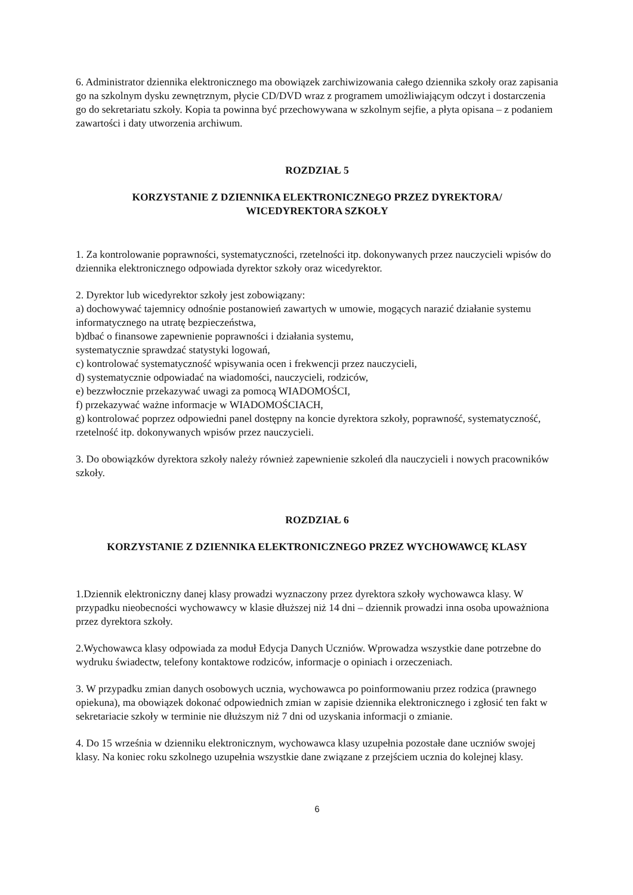6. Administrator dziennika elektronicznego ma obowiązek zarchiwizowania całego dziennika szkoły oraz zapisania go na szkolnym dysku zewnętrznym, płycie CD/DVD wraz z programem umożliwiającym odczyt i dostarczenia go do sekretariatu szkoły. Kopia ta powinna być przechowywana w szkolnym sejfie, a płyta opisana – z podaniem zawartości i daty utworzenia archiwum.
ROZDZIAŁ 5
KORZYSTANIE Z DZIENNIKA ELEKTRONICZNEGO PRZEZ DYREKTORA/
WICEDYREKTORA SZKOŁY
1. Za kontrolowanie poprawności, systematyczności, rzetelności itp. dokonywanych przez nauczycieli wpisów do dziennika elektronicznego odpowiada dyrektor szkoły oraz wicedyrektor.
2. Dyrektor lub wicedyrektor szkoły jest zobowiązany:
a) dochowywać tajemnicy odnośnie postanowień zawartych w umowie, mogących narazić działanie systemu informatycznego na utratę bezpieczeństwa,
b)dbać o finansowe zapewnienie poprawności i działania systemu,
systematycznie sprawdzać statystyki logowań,
c) kontrolować systematyczność wpisywania ocen i frekwencji przez nauczycieli,
d) systematycznie odpowiadać na wiadomości, nauczycieli, rodziców,
e) bezzwłocznie przekazywać uwagi za pomocą WIADOMOŚCI,
f) przekazywać ważne informacje w WIADOMOŚCIACH,
g) kontrolować poprzez odpowiedni panel dostępny na koncie dyrektora szkoły, poprawność, systematyczność, rzetelność itp. dokonywanych wpisów przez nauczycieli.
3. Do obowiązków dyrektora szkoły należy również zapewnienie szkoleń dla nauczycieli i nowych pracowników szkoły.
ROZDZIAŁ 6
KORZYSTANIE Z DZIENNIKA ELEKTRONICZNEGO PRZEZ WYCHOWAWCĘ KLASY
1.Dziennik elektroniczny danej klasy prowadzi wyznaczony przez dyrektora szkoły wychowawca klasy. W przypadku nieobecności wychowawcy w klasie dłuższej niż 14 dni – dziennik prowadzi inna osoba upoważniona przez dyrektora szkoły.
2.Wychowawca klasy odpowiada za moduł Edycja Danych Uczniów. Wprowadza wszystkie dane potrzebne do wydruku świadectw, telefony kontaktowe rodziców, informacje o opiniach i orzeczeniach.
3. W przypadku zmian danych osobowych ucznia, wychowawca po poinformowaniu przez rodzica (prawnego opiekuna), ma obowiązek dokonać odpowiednich zmian w zapisie dziennika elektronicznego i zgłosić ten fakt w sekretariacie szkoły w terminie nie dłuższym niż 7 dni od uzyskania informacji o zmianie.
4. Do 15 września w dzienniku elektronicznym, wychowawca klasy uzupełnia pozostałe dane uczniów swojej klasy. Na koniec roku szkolnego uzupełnia wszystkie dane związane z przejściem ucznia do kolejnej klasy.
6